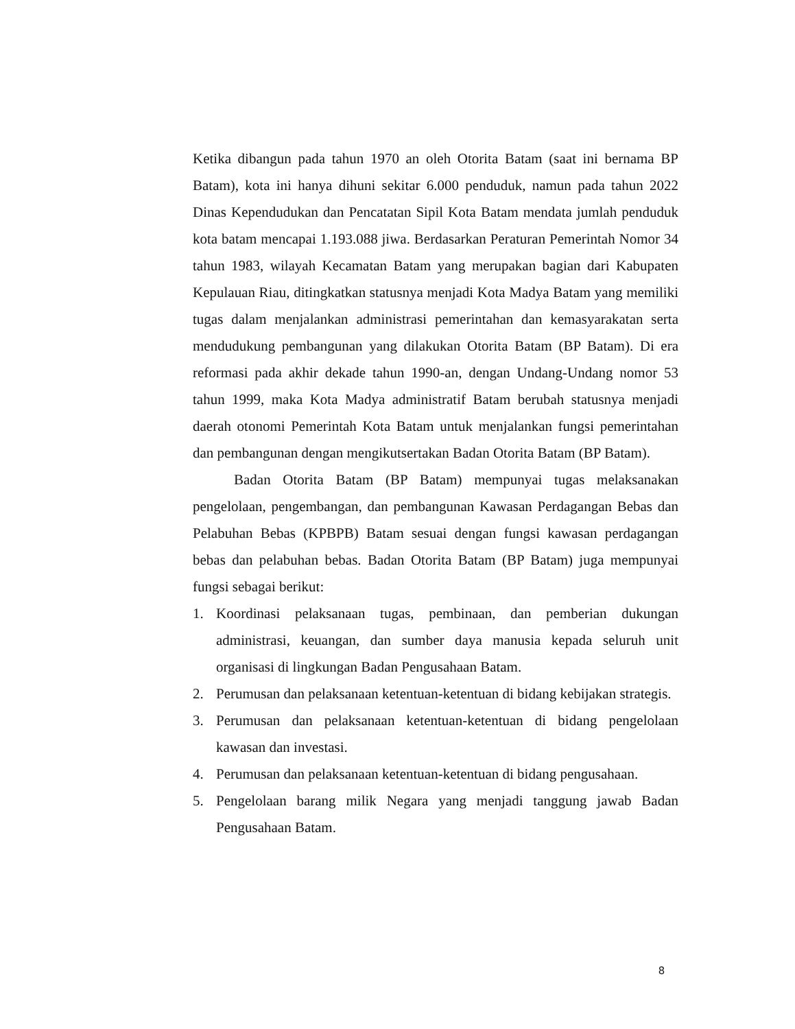Ketika dibangun pada tahun 1970 an oleh Otorita Batam (saat ini bernama BP Batam), kota ini hanya dihuni sekitar 6.000 penduduk, namun pada tahun 2022 Dinas Kependudukan dan Pencatatan Sipil Kota Batam mendata jumlah penduduk kota batam mencapai 1.193.088 jiwa. Berdasarkan Peraturan Pemerintah Nomor 34 tahun 1983, wilayah Kecamatan Batam yang merupakan bagian dari Kabupaten Kepulauan Riau, ditingkatkan statusnya menjadi Kota Madya Batam yang memiliki tugas dalam menjalankan administrasi pemerintahan dan kemasyarakatan serta mendudukung pembangunan yang dilakukan Otorita Batam (BP Batam). Di era reformasi pada akhir dekade tahun 1990-an, dengan Undang-Undang nomor 53 tahun 1999, maka Kota Madya administratif Batam berubah statusnya menjadi daerah otonomi Pemerintah Kota Batam untuk menjalankan fungsi pemerintahan dan pembangunan dengan mengikutsertakan Badan Otorita Batam (BP Batam).
Badan Otorita Batam (BP Batam) mempunyai tugas melaksanakan pengelolaan, pengembangan, dan pembangunan Kawasan Perdagangan Bebas dan Pelabuhan Bebas (KPBPB) Batam sesuai dengan fungsi kawasan perdagangan bebas dan pelabuhan bebas. Badan Otorita Batam (BP Batam) juga mempunyai fungsi sebagai berikut:
1. Koordinasi pelaksanaan tugas, pembinaan, dan pemberian dukungan administrasi, keuangan, dan sumber daya manusia kepada seluruh unit organisasi di lingkungan Badan Pengusahaan Batam.
2. Perumusan dan pelaksanaan ketentuan-ketentuan di bidang kebijakan strategis.
3. Perumusan dan pelaksanaan ketentuan-ketentuan di bidang pengelolaan kawasan dan investasi.
4. Perumusan dan pelaksanaan ketentuan-ketentuan di bidang pengusahaan.
5. Pengelolaan barang milik Negara yang menjadi tanggung jawab Badan Pengusahaan Batam.
8